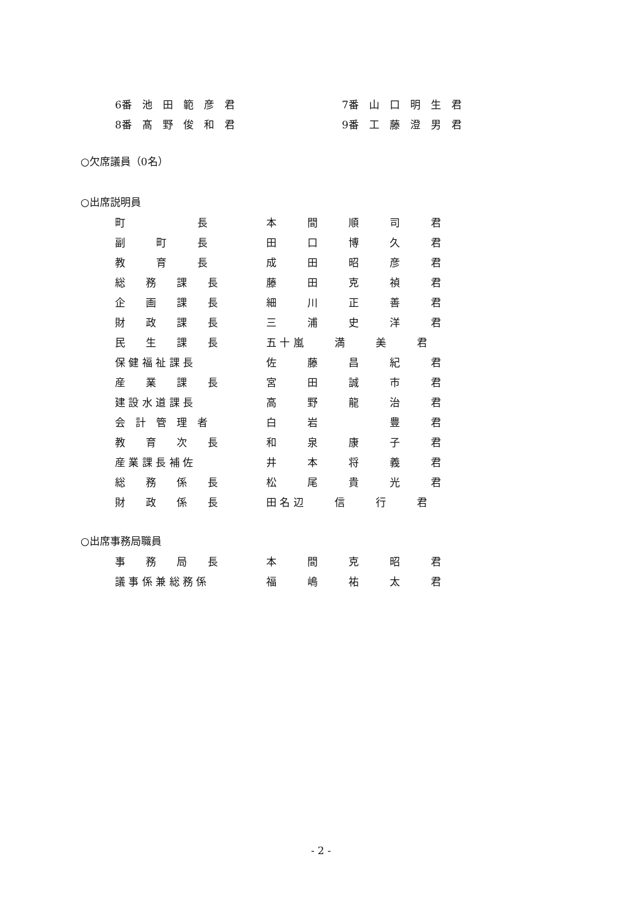6番　池　田　範　彦　君 7番　山　口　明　生　君
8番　髙　野　俊　和　君 9番　工　藤　澄　男　君
○欠席議員（0名）
○出席説明員
町　　　　　　　長 本　　　間　　　順　　　司　　　君
副　　　町　　　長 田　　　口　　　博　　　久　　　君
教　　　育　　　長 成　　　田　　　昭　　　彦　　　君
総　　務　　課　　長 藤　　　田　　　克　　　禎　　　君
企　　画　　課　　長 細　　　川　　　正　　　善　　　君
財　　政　　課　　長 三　　　浦　　　史　　　洋　　　君
民　　生　　課　　長 五 十 嵐　　　満　　　美　　　君
保 健 福 祉 課 長 佐　　　藤　　　昌　　　紀　　　君
産　　業　　課　　長 宮　　　田　　　誠　　　市　　　君
建 設 水 道 課 長 高　　　野　　　龍　　　治　　　君
会　計　管　理　者 白　　　岩　　　　　　　豊　　　君
教　　育　　次　　長 和　　　泉　　　康　　　子　　　君
産 業 課 長 補 佐 井　　　本　　　将　　　義　　　君
総　　務　　係　　長 松　　　尾　　　貴　　　光　　　君
財　　政　　係　　長 田 名 辺　　　信　　　行　　　君
○出席事務局職員
事　　務　　局　　長 本　　　間　　　克　　　昭　　　君
議 事 係 兼 総 務 係 福　　　嶋　　　祐　　　太　　　君
- 2 -